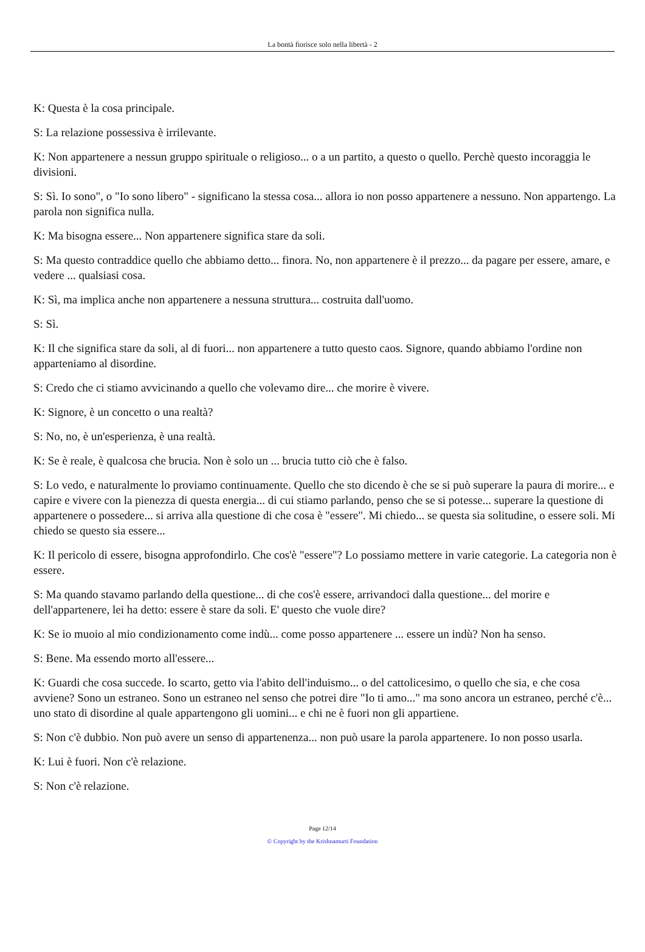La bontà fiorisce solo nella libertà - 2
K: Questa è la cosa principale.
S: La relazione possessiva è irrilevante.
K: Non appartenere a nessun gruppo spirituale o religioso... o a un partito, a questo o quello. Perchè questo incoraggia le divisioni.
S: Sì. Io sono", o "Io sono libero" - significano la stessa cosa... allora io non posso appartenere a nessuno. Non appartengo. La parola non significa nulla.
K: Ma bisogna essere... Non appartenere significa stare da soli.
S: Ma questo contraddice quello che abbiamo detto... finora. No, non appartenere è il prezzo... da pagare per essere, amare, e vedere ... qualsiasi cosa.
K: Sì, ma implica anche non appartenere a nessuna struttura... costruita dall'uomo.
S: Sì.
K: Il che significa stare da soli, al di fuori... non appartenere a tutto questo caos. Signore, quando abbiamo l'ordine non apparteniamo al disordine.
S: Credo che ci stiamo avvicinando a quello che volevamo dire... che morire è vivere.
K: Signore, è un concetto o una realtà?
S: No, no, è un'esperienza, è una realtà.
K: Se è reale, è qualcosa che brucia. Non è solo un ... brucia tutto ciò che è falso.
S: Lo vedo, e naturalmente lo proviamo continuamente. Quello che sto dicendo è che se si può superare la paura di morire... e capire e vivere con la pienezza di questa energia... di cui stiamo parlando, penso che se si potesse... superare la questione di appartenere o possedere... si arriva alla questione di che cosa è "essere". Mi chiedo... se questa sia solitudine, o essere soli. Mi chiedo se questo sia essere...
K: Il pericolo di essere, bisogna approfondirlo. Che cos'è "essere"? Lo possiamo mettere in varie categorie. La categoria non è essere.
S: Ma quando stavamo parlando della questione... di che cos'è essere, arrivandoci dalla questione... del morire e dell'appartenere, lei ha detto: essere è stare da soli. E' questo che vuole dire?
K: Se io muoio al mio condizionamento come indù... come posso appartenere ... essere un indù? Non ha senso.
S: Bene. Ma essendo morto all'essere...
K: Guardi che cosa succede. Io scarto, getto via l'abito dell'induismo... o del cattolicesimo, o quello che sia, e che cosa avviene? Sono un estraneo. Sono un estraneo nel senso che potrei dire "Io ti amo..." ma sono ancora un estraneo, perché c'è... uno stato di disordine al quale appartengono gli uomini... e chi ne è fuori non gli appartiene.
S: Non c'è dubbio. Non può avere un senso di appartenenza... non può usare la parola appartenere. Io non posso usarla.
K: Lui è fuori. Non c'è relazione.
S: Non c'è relazione.
Page 12/14
© Copyright by the Krishnamurti Foundation